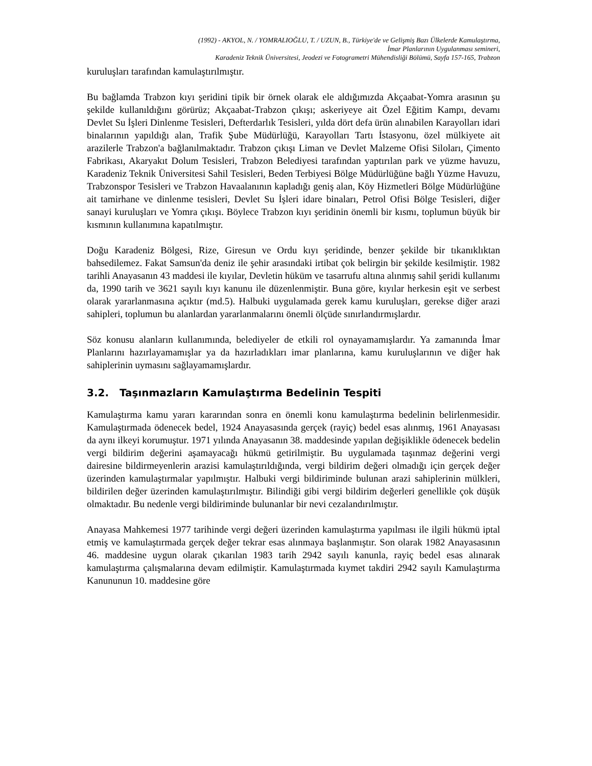(1992) - AKYOL, N. / YOMRALIOĞLU, T. / UZUN, B., Türkiye'de ve Gelişmiş Bazı Ülkelerde Kamulaştırma,
İmar Planlarının Uygulanması semineri,
Karadeniz Teknik Üniversitesi, Jeodezi ve Fotogrametri Mühendisliği Bölümü, Sayfa 157-165, Trabzon
kuruluşları tarafından kamulaştırılmıştır.
Bu bağlamda Trabzon kıyı şeridini tipik bir örnek olarak ele aldığımızda Akçaabat-Yomra arasının şu şekilde kullanıldığını görürüz; Akçaabat-Trabzon çıkışı; askeriyeye ait Özel Eğitim Kampı, devamı Devlet Su İşleri Dinlenme Tesisleri, Defterdarlık Tesisleri, yılda dört defa ürün alınabilen Karayolları idari binalarının yapıldığı alan, Trafik Şube Müdürlüğü, Karayolları Tartı İstasyonu, özel mülkiyete ait arazilerle Trabzon'a bağlanılmaktadır. Trabzon çıkışı Liman ve Devlet Malzeme Ofisi Siloları, Çimento Fabrikası, Akaryakıt Dolum Tesisleri, Trabzon Belediyesi tarafından yaptırılan park ve yüzme havuzu, Karadeniz Teknik Üniversitesi Sahil Tesisleri, Beden Terbiyesi Bölge Müdürlüğüne bağlı Yüzme Havuzu, Trabzonspor Tesisleri ve Trabzon Havaalanının kapladığı geniş alan, Köy Hizmetleri Bölge Müdürlüğüne ait tamirhane ve dinlenme tesisleri, Devlet Su İşleri idare binaları, Petrol Ofisi Bölge Tesisleri, diğer sanayi kuruluşları ve Yomra çıkışı. Böylece Trabzon kıyı şeridinin önemli bir kısmı, toplumun büyük bir kısmının kullanımına kapatılmıştır.
Doğu Karadeniz Bölgesi, Rize, Giresun ve Ordu kıyı şeridinde, benzer şekilde bir tıkanıklıktan bahsedilemez. Fakat Samsun'da deniz ile şehir arasındaki irtibat çok belirgin bir şekilde kesilmiştir. 1982 tarihli Anayasanın 43 maddesi ile kıyılar, Devletin hüküm ve tasarrufu altına alınmış sahil şeridi kullanımı da, 1990 tarih ve 3621 sayılı kıyı kanunu ile düzenlenmiştir. Buna göre, kıyılar herkesin eşit ve serbest olarak yararlanmasına açıktır (md.5). Halbuki uygulamada gerek kamu kuruluşları, gerekse diğer arazi sahipleri, toplumun bu alanlardan yararlanmalarını önemli ölçüde sınırlandırmışlardır.
Söz konusu alanların kullanımında, belediyeler de etkili rol oynayamamışlardır. Ya zamanında İmar Planlarını hazırlayamamışlar ya da hazırladıkları imar planlarına, kamu kuruluşlarının ve diğer hak sahiplerinin uymasını sağlayamamışlardır.
3.2. Taşınmazların Kamulaştırma Bedelinin Tespiti
Kamulaştırma kamu yararı kararından sonra en önemli konu kamulaştırma bedelinin belirlenmesidir. Kamulaştırmada ödenecek bedel, 1924 Anayasasında gerçek (rayiç) bedel esas alınmış, 1961 Anayasası da aynı ilkeyi korumuştur. 1971 yılında Anayasanın 38. maddesinde yapılan değişiklikle ödenecek bedelin vergi bildirim değerini aşamayacağı hükmü getirilmiştir. Bu uygulamada taşınmaz değerini vergi dairesine bildirmeyenlerin arazisi kamulaştırıldığında, vergi bildirim değeri olmadığı için gerçek değer üzerinden kamulaştırmalar yapılmıştır. Halbuki vergi bildiriminde bulunan arazi sahiplerinin mülkleri, bildirilen değer üzerinden kamulaştırılmıştır. Bilindiği gibi vergi bildirim değerleri genellikle çok düşük olmaktadır. Bu nedenle vergi bildiriminde bulunanlar bir nevi cezalandırılmıştır.
Anayasa Mahkemesi 1977 tarihinde vergi değeri üzerinden kamulaştırma yapılması ile ilgili hükmü iptal etmiş ve kamulaştırmada gerçek değer tekrar esas alınmaya başlanmıştır. Son olarak 1982 Anayasasının 46. maddesine uygun olarak çıkarılan 1983 tarih 2942 sayılı kanunla, rayiç bedel esas alınarak kamulaştırma çalışmalarına devam edilmiştir. Kamulaştırmada kıymet takdiri 2942 sayılı Kamulaştırma Kanununun 10. maddesine göre